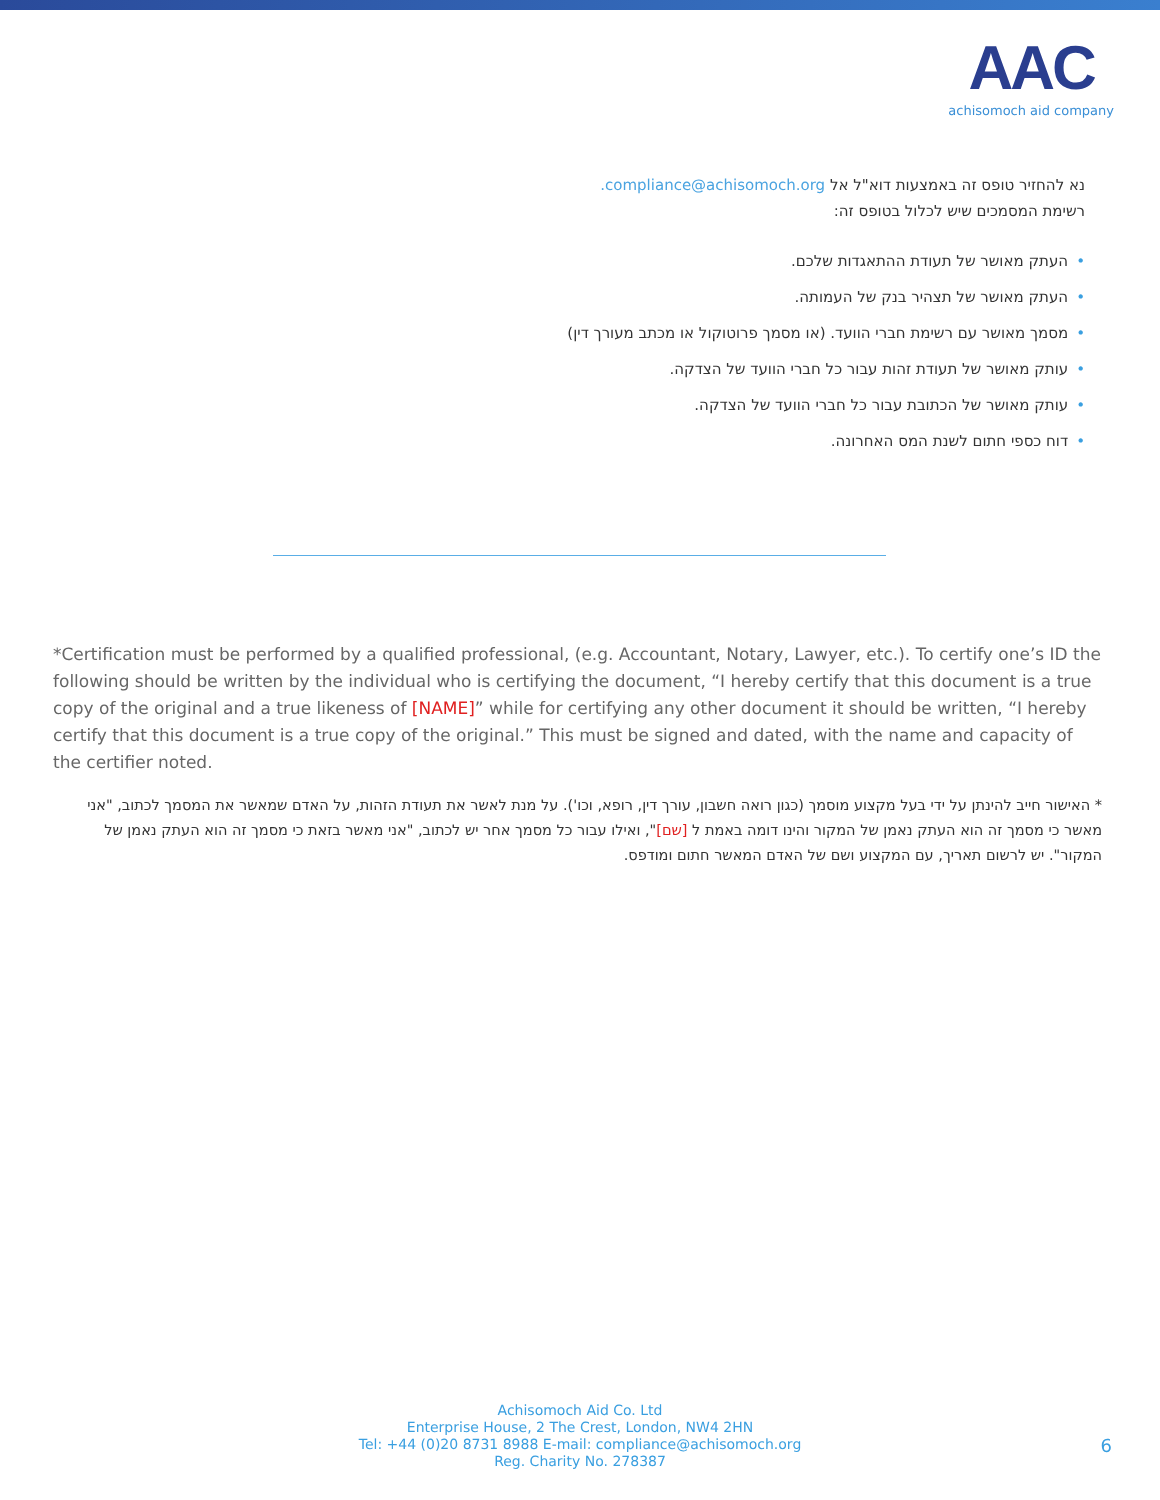AAC
achisomoch aid company
נא להחזיר טופס זה באמצעות דוא"ל אל compliance@achisomoch.org.
רשימת המסמכים שיש לכלול בטופס זה:
•העתק מאושר של תעודת ההתאגדות שלכם.
•העתק מאושר של תצהיר בנק של העמותה.
•מסמך מאושר עם רשימת חברי הוועד. (או מסמך פרוטוקול או מכתב מעורך דין)
•עותק מאושר של תעודת זהות עבור כל חברי הוועד של הצדקה.
•עותק מאושר של הכתובת עבור כל חברי הוועד של הצדקה.
•דוח כספי חתום לשנת המס האחרונה.
*Certification must be performed by a qualified professional, (e.g. Accountant, Notary, Lawyer, etc.). To certify one’s ID the following should be written by the individual who is certifying the document, “I hereby certify that this document is a true copy of the original and a true likeness of [NAME]” while for certifying any other document it should be written, “I hereby certify that this document is a true copy of the original.” This must be signed and dated, with the name and capacity of the certifier noted.
* האישור חייב להינתן על ידי בעל מקצוע מוסמך (כגון רואה חשבון, עורך דין, רופא, וכו'). על מנת לאשר את תעודת הזהות, על האדם שמאשר את המסמך לכתוב, "אני מאשר כי מסמך זה הוא העתק נאמן של המקור והינו דומה באמת ל [שם]", ואילו עבור כל מסמך אחר יש לכתוב, "אני מאשר בזאת כי מסמך זה הוא העתק נאמן של המקור". יש לרשום תאריך, עם המקצוע ושם של האדם המאשר חתום ומודפס.
Achisomoch Aid Co. Ltd
Enterprise House, 2 The Crest, London, NW4 2HN
Tel: +44 (0)20 8731 8988 E-mail: compliance@achisomoch.org
Reg. Charity No. 278387
6